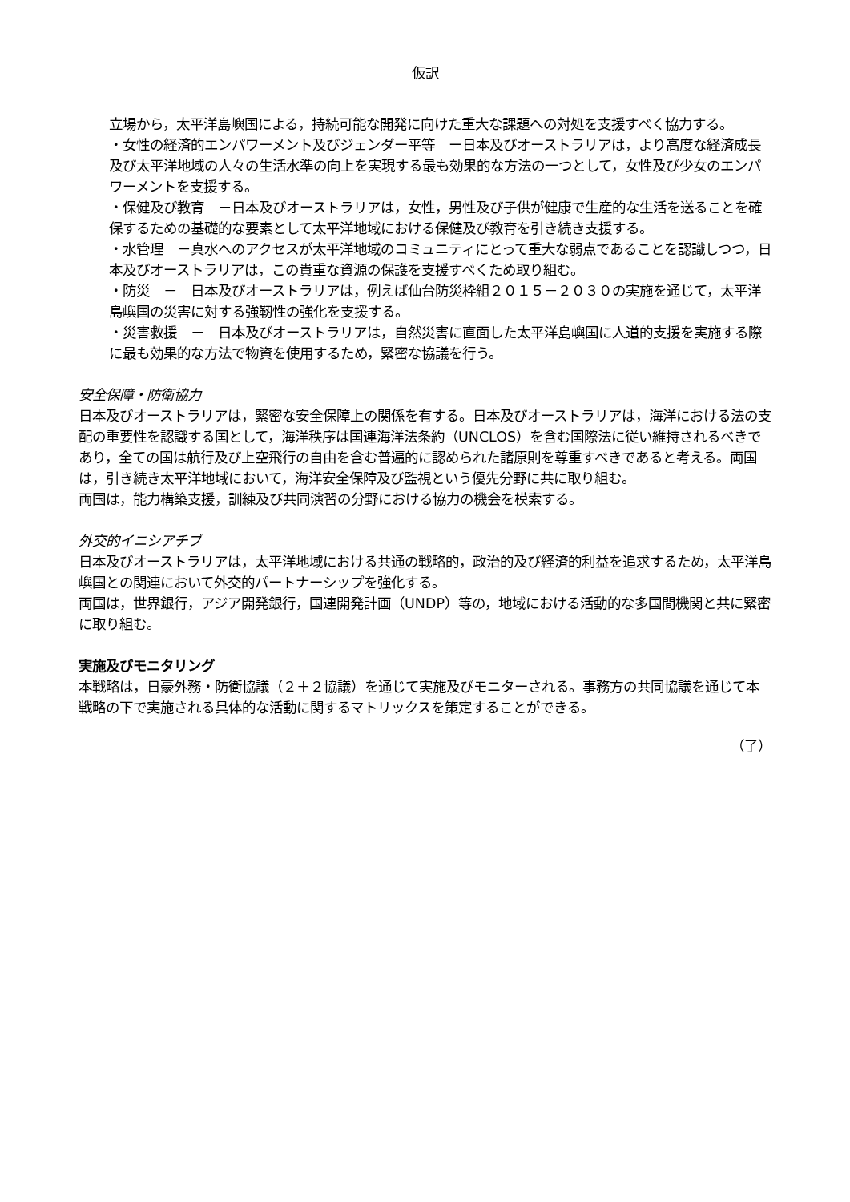仮訳
立場から，太平洋島嶼国による，持続可能な開発に向けた重大な課題への対処を支援すべく協力する。
・女性の経済的エンパワーメント及びジェンダー平等　ー日本及びオーストラリアは，より高度な経済成長及び太平洋地域の人々の生活水準の向上を実現する最も効果的な方法の一つとして，女性及び少女のエンパワーメントを支援する。
・保健及び教育　－日本及びオーストラリアは，女性，男性及び子供が健康で生産的な生活を送ることを確保するための基礎的な要素として太平洋地域における保健及び教育を引き続き支援する。
・水管理　－真水へのアクセスが太平洋地域のコミュニティにとって重大な弱点であることを認識しつつ，日本及びオーストラリアは，この貴重な資源の保護を支援すべくため取り組む。
・防災　－　日本及びオーストラリアは，例えば仙台防災枠組２０１５－２０３０の実施を通じて，太平洋島嶼国の災害に対する強靭性の強化を支援する。
・災害救援　－　日本及びオーストラリアは，自然災害に直面した太平洋島嶼国に人道的支援を実施する際に最も効果的な方法で物資を使用するため，緊密な協議を行う。
安全保障・防衛協力
日本及びオーストラリアは，緊密な安全保障上の関係を有する。日本及びオーストラリアは，海洋における法の支配の重要性を認識する国として，海洋秩序は国連海洋法条約（UNCLOS）を含む国際法に従い維持されるべきであり，全ての国は航行及び上空飛行の自由を含む普遍的に認められた諸原則を尊重すべきであると考える。両国は，引き続き太平洋地域において，海洋安全保障及び監視という優先分野に共に取り組む。
両国は，能力構築支援，訓練及び共同演習の分野における協力の機会を模索する。
外交的イニシアチブ
日本及びオーストラリアは，太平洋地域における共通の戦略的，政治的及び経済的利益を追求するため，太平洋島嶼国との関連において外交的パートナーシップを強化する。
両国は，世界銀行，アジア開発銀行，国連開発計画（UNDP）等の，地域における活動的な多国間機関と共に緊密に取り組む。
実施及びモニタリング
本戦略は，日豪外務・防衛協議（２＋２協議）を通じて実施及びモニターされる。事務方の共同協議を通じて本戦略の下で実施される具体的な活動に関するマトリックスを策定することができる。
（了）